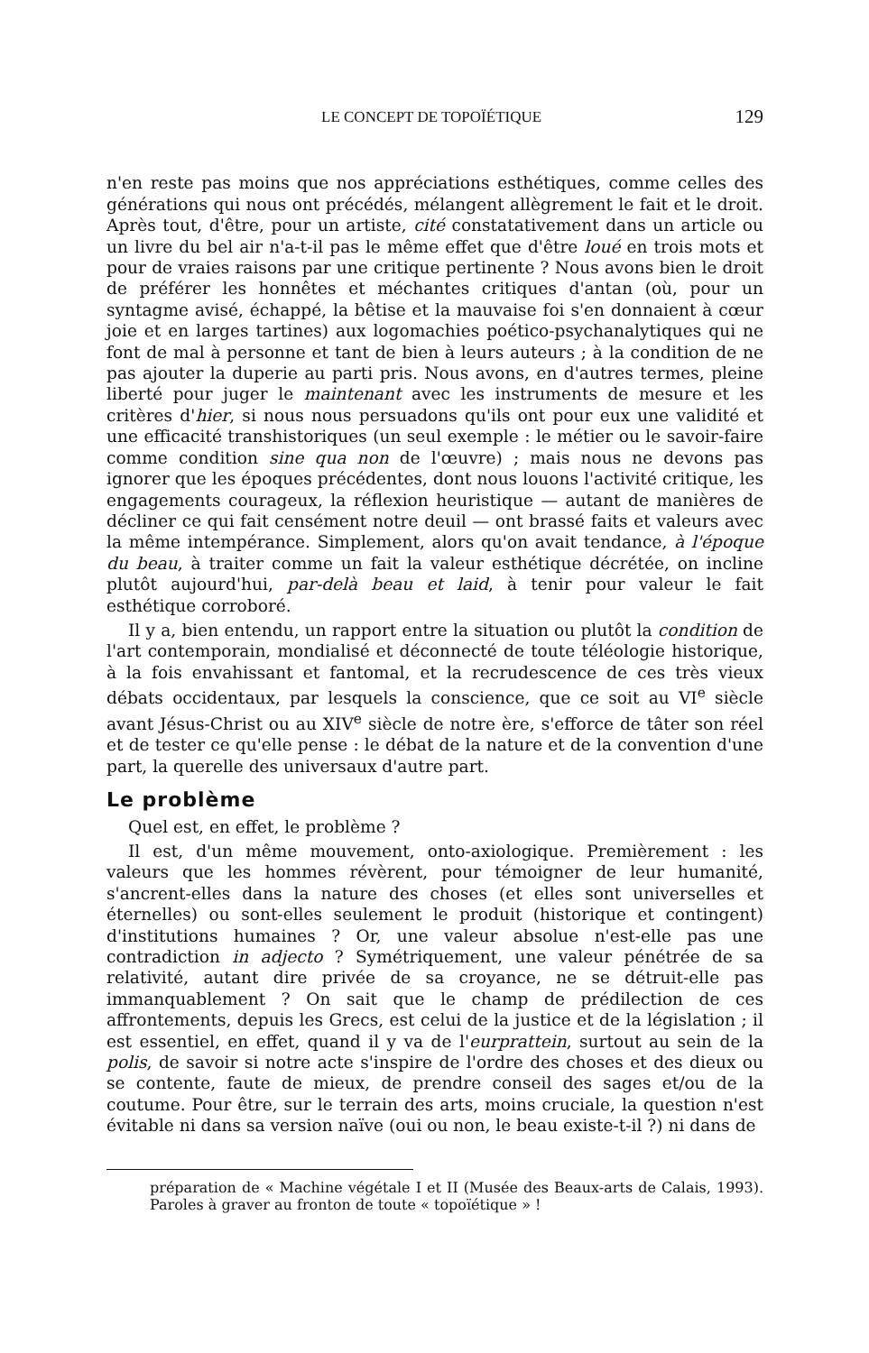LE CONCEPT DE TOPOÏÉTIQUE 129
n'en reste pas moins que nos appréciations esthétiques, comme celles des générations qui nous ont précédés, mélangent allègrement le fait et le droit. Après tout, d'être, pour un artiste, cité constatativement dans un article ou un livre du bel air n'a-t-il pas le même effet que d'être loué en trois mots et pour de vraies raisons par une critique pertinente ? Nous avons bien le droit de préférer les honnêtes et méchantes critiques d'antan (où, pour un syntagme avisé, échappé, la bêtise et la mauvaise foi s'en donnaient à cœur joie et en larges tartines) aux logomachies poético-psychanalytiques qui ne font de mal à personne et tant de bien à leurs auteurs ; à la condition de ne pas ajouter la duperie au parti pris. Nous avons, en d'autres termes, pleine liberté pour juger le maintenant avec les instruments de mesure et les critères d'hier, si nous nous persuadons qu'ils ont pour eux une validité et une efficacité transhistoriques (un seul exemple : le métier ou le savoir-faire comme condition sine qua non de l'œuvre) ; mais nous ne devons pas ignorer que les époques précédentes, dont nous louons l'activité critique, les engagements courageux, la réflexion heuristique — autant de manières de décliner ce qui fait censément notre deuil — ont brassé faits et valeurs avec la même intempérance. Simplement, alors qu'on avait tendance, à l'époque du beau, à traiter comme un fait la valeur esthétique décrétée, on incline plutôt aujourd'hui, par-delà beau et laid, à tenir pour valeur le fait esthétique corroboré.
Il y a, bien entendu, un rapport entre la situation ou plutôt la condition de l'art contemporain, mondialisé et déconnecté de toute téléologie historique, à la fois envahissant et fantomal, et la recrudescence de ces très vieux débats occidentaux, par lesquels la conscience, que ce soit au VI<sup>e</sup> siècle avant Jésus-Christ ou au XIV<sup>e</sup> siècle de notre ère, s'efforce de tâter son réel et de tester ce qu'elle pense : le débat de la nature et de la convention d'une part, la querelle des universaux d'autre part.
Le problème
Quel est, en effet, le problème ?
Il est, d'un même mouvement, onto-axiologique. Premièrement : les valeurs que les hommes révèrent, pour témoigner de leur humanité, s'ancrent-elles dans la nature des choses (et elles sont universelles et éternelles) ou sont-elles seulement le produit (historique et contingent) d'institutions humaines ? Or, une valeur absolue n'est-elle pas une contradiction in adjecto ? Symétriquement, une valeur pénétrée de sa relativité, autant dire privée de sa croyance, ne se détruit-elle pas immanquablement ? On sait que le champ de prédilection de ces affrontements, depuis les Grecs, est celui de la justice et de la législation ; il est essentiel, en effet, quand il y va de l'eurprattein, surtout au sein de la polis, de savoir si notre acte s'inspire de l'ordre des choses et des dieux ou se contente, faute de mieux, de prendre conseil des sages et/ou de la coutume. Pour être, sur le terrain des arts, moins cruciale, la question n'est évitable ni dans sa version naïve (oui ou non, le beau existe-t-il ?) ni dans de
préparation de « Machine végétale I et II (Musée des Beaux-arts de Calais, 1993). Paroles à graver au fronton de toute « topoïétique » !